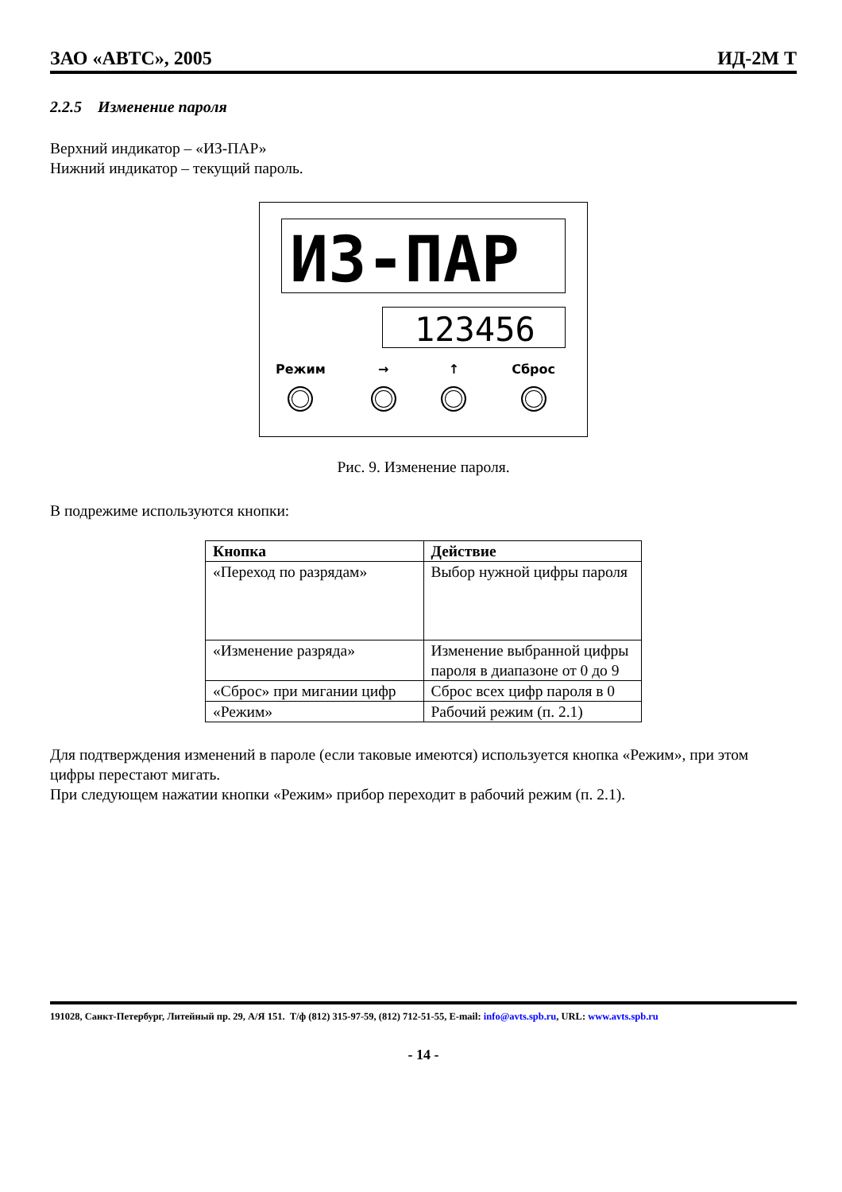ЗАО «АВТС», 2005 ИД-2М Т
2.2.5 Изменение пароля
Верхний индикатор – «ИЗ-ПАР»
Нижний индикатор – текущий пароль.
ИЗ-ПАР
123456
Режим → ↑ Сброс
Рис. 9. Изменение пароля.
В подрежиме используются кнопки:
| Кнопка | Действие |
| --- | --- |
| «Переход по разрядам» | Выбор нужной цифры пароля |
| «Изменение разряда» | Изменение выбранной цифры пароля в диапазоне от 0 до 9 |
| «Сброс» при мигании цифр | Сброс всех цифр пароля в 0 |
| «Режим» | Рабочий режим (п. 2.1) |
Для подтверждения изменений в пароле (если таковые имеются) используется кнопка «Режим», при этом цифры перестают мигать.
При следующем нажатии кнопки «Режим» прибор переходит в рабочий режим (п. 2.1).
191028, Санкт-Петербург, Литейный пр. 29, А/Я 151. Т/ф (812) 315-97-59, (812) 712-51-55, E-mail: info@avts.spb.ru, URL: www.avts.spb.ru
- 14 -